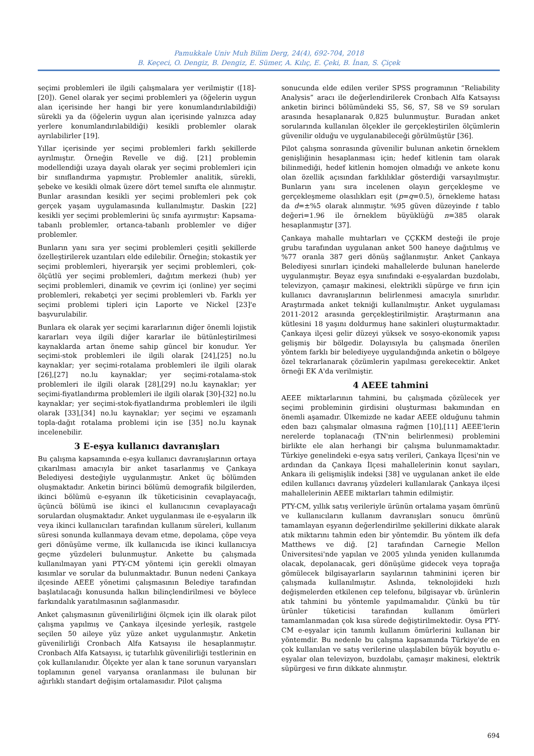Pamukkale Univ Muh Bilim Derg, 24(4), 692-704, 2018
B. Keçeci, O. Dengiz, B. Dengiz, E. Sümer, A. Kılıç, E. Çeki, B. İnan, S. Çiçek
seçimi problemleri ile ilgili çalışmalara yer verilmiştir ([18]-[20]). Genel olarak yer seçimi problemleri ya (öğelerin uygun alan içerisinde her hangi bir yere konumlandırılabildiği) sürekli ya da (öğelerin uygun alan içerisinde yalnızca aday yerlere konumlandırılabildiği) kesikli problemler olarak ayrılabilirler [19].
Yıllar içerisinde yer seçimi problemleri farklı şekillerde ayrılmıştır. Örneğin Revelle ve diğ. [21] problemin modellendiği uzaya dayalı olarak yer seçimi problemleri için bir sınıflandırma yapmıştır. Problemler analitik, sürekli, şebeke ve kesikli olmak üzere dört temel sınıfta ele alınmıştır. Bunlar arasından kesikli yer seçimi problemleri pek çok gerçek yaşam uygulamasında kullanılmıştır. Daskin [22] kesikli yer seçimi problemlerini üç sınıfa ayırmıştır: Kapsama-tabanlı problemler, ortanca-tabanlı problemler ve diğer problemler.
Bunların yanı sıra yer seçimi problemleri çeşitli şekillerde özelleştirilerek uzantıları elde edilebilir. Örneğin; stokastik yer seçimi problemleri, hiyerarşik yer seçimi problemleri, çok-ölçütlü yer seçimi problemleri, dağıtım merkezi (hub) yer seçimi problemleri, dinamik ve çevrim içi (online) yer seçimi problemleri, rekabetçi yer seçimi problemleri vb. Farklı yer seçimi problemi tipleri için Laporte ve Nickel [23]'e başvurulabilir.
Bunlara ek olarak yer seçimi kararlarının diğer önemli lojistik kararları veya ilgili diğer kararlar ile bütünleştirilmesi kaynaklarda artan öneme sahip güncel bir konudur. Yer seçimi-stok problemleri ile ilgili olarak [24],[25] no.lu kaynaklar; yer seçimi-rotalama problemleri ile ilgili olarak [26],[27] no.lu kaynaklar; yer seçimi-rotalama-stok problemleri ile ilgili olarak [28],[29] no.lu kaynaklar; yer seçimi-fiyatlandırma problemleri ile ilgili olarak [30]-[32] no.lu kaynaklar; yer seçimi-stok-fiyatlandırma problemleri ile ilgili olarak [33],[34] no.lu kaynaklar; yer seçimi ve eşzamanlı topla-dağıt rotalama problemi için ise [35] no.lu kaynak incelenebilir.
3 E-eşya kullanıcı davranışları
Bu çalışma kapsamında e-eşya kullanıcı davranışlarının ortaya çıkarılması amacıyla bir anket tasarlanmış ve Çankaya Belediyesi desteğiyle uygulanmıştır. Anket üç bölümden oluşmaktadır. Anketin birinci bölümü demografik bilgilerden, ikinci bölümü e-eşyanın ilk tüketicisinin cevaplayacağı, üçüncü bölümü ise ikinci el kullanıcının cevaplayacağı sorulardan oluşmaktadır. Anket uygulanması ile e-eşyaların ilk veya ikinci kullanıcıları tarafından kullanım süreleri, kullanım süresi sonunda kullanmaya devam etme, depolama, çöpe veya geri dönüşüme verme, ilk kullanıcıda ise ikinci kullanıcıya geçme yüzdeleri bulunmuştur. Ankette bu çalışmada kullanılmayan yani PTY-CM yöntemi için gerekli olmayan kısımlar ve sorular da bulunmaktadır. Bunun nedeni Çankaya ilçesinde AEEE yönetimi çalışmasının Belediye tarafından başlatılacağı konusunda halkın bilinçlendirilmesi ve böylece farkındalık yaratılmasının sağlanmasıdır.
Anket çalışmasının güvenilirliğini ölçmek için ilk olarak pilot çalışma yapılmış ve Çankaya ilçesinde yerleşik, rastgele seçilen 50 aileye yüz yüze anket uygulanmıştır. Anketin güvenilirliği Cronbach Alfa Katsayısı ile hesaplanmıştır. Cronbach Alfa Katsayısı, iç tutarlılık güvenilirliği testlerinin en çok kullanılanıdır. Ölçekte yer alan k tane sorunun varyansları toplamının genel varyansa oranlanması ile bulunan bir ağırlıklı standart değişim ortalamasıdır. Pilot çalışma
sonucunda elde edilen veriler SPSS programının “Reliability Analysis” aracı ile değerlendirilerek Cronbach Alfa Katsayısı anketin birinci bölümündeki S5, S6, S7, S8 ve S9 soruları arasında hesaplanarak 0,825 bulunmuştur. Buradan anket sorularında kullanılan ölçekler ile gerçekleştirilen ölçümlerin güvenilir olduğu ve uygulanabileceği görülmüştür [36].
Pilot çalışma sonrasında güvenilir bulunan anketin örneklem genişliğinin hesaplanması için; hedef kitlenin tam olarak bilinmediği, hedef kitlenin homojen olmadığı ve ankete konu olan özellik açısından farklılıklar gösterdiği varsayılmıştır. Bunların yanı sıra incelenen olayın gerçekleşme ve gerçekleşmeme olasılıkları eşit (p=q=0.5), örnekleme hatası da d=±%5 olarak alınmıştır. %95 güven düzeyinde t tablo değeri=1.96 ile örneklem büyüklüğü n=385 olarak hesaplanmıştır [37].
Çankaya mahalle muhtarları ve ÇÇKKM desteği ile proje grubu tarafından uygulanan anket 500 haneye dağıtılmış ve %77 oranla 387 geri dönüş sağlanmıştır. Anket Çankaya Belediyesi sınırları içindeki mahallelerde bulunan hanelerde uygulanmıştır. Beyaz eşya sınıfındaki e-eşyalardan buzdolabı, televizyon, çamaşır makinesi, elektrikli süpürge ve fırın için kullanıcı davranışlarının belirlenmesi amacıyla sınırlıdır. Araştırmada anket tekniği kullanılmıştır. Anket uygulaması 2011-2012 arasında gerçekleştirilmiştir. Araştırmanın ana kütlesini 18 yaşını doldurmuş hane sakinleri oluşturmaktadır. Çankaya ilçesi gelir düzeyi yüksek ve sosyo-ekonomik yapısı gelişmiş bir bölgedir. Dolayısıyla bu çalışmada önerilen yöntem farklı bir belediyeye uygulandığında anketin o bölgeye özel tekrarlanarak çözümlerin yapılması gerekecektir. Anket örneği EK A'da verilmiştir.
4 AEEE tahmini
AEEE miktarlarının tahmini, bu çalışmada çözülecek yer seçimi probleminin girdisini oluşturması bakımından en önemli aşamadır. Ülkemizde ne kadar AEEE olduğunu tahmin eden bazı çalışmalar olmasına rağmen [10],[11] AEEE'lerin nerelerde toplanacağı (TN'nin belirlenmesi) problemini birlikte ele alan herhangi bir çalışma bulunmamaktadır. Türkiye genelindeki e-eşya satış verileri, Çankaya İlçesi'nin ve ardından da Çankaya İlçesi mahallelerinin konut sayıları, Ankara ili gelişmişlik indeksi [38] ve uygulanan anket ile elde edilen kullanıcı davranış yüzdeleri kullanılarak Çankaya ilçesi mahallelerinin AEEE miktarları tahmin edilmiştir.
PTY-CM, yıllık satış verileriyle ürünün ortalama yaşam ömrünü ve kullanıcıların kullanım davranışları sonucu ömrünü tamamlayan eşyanın değerlendirilme şekillerini dikkate alarak atık miktarını tahmin eden bir yöntemdir. Bu yöntem ilk defa Matthews ve diğ. [2] tarafından Carnegie Mellon Üniversitesi'nde yapılan ve 2005 yılında yeniden kullanımda olacak, depolanacak, geri dönüşüme gidecek veya toprağa gömülecek bilgisayarların sayılarının tahminini içeren bir çalışmada kullanılmıştır. Aslında, teknolojideki hızlı değişmelerden etkilenen cep telefonu, bilgisayar vb. ürünlerin atık tahmini bu yöntemle yapılmamalıdır. Çünkü bu tür ürünler tüketicisi tarafından kullanım ömürleri tamamlanmadan çok kısa sürede değiştirilmektedir. Oysa PTY-CM e-eşyalar için tanımlı kullanım ömürlerini kullanan bir yöntemdir. Bu nedenle bu çalışma kapsamında Türkiye'de en çok kullanılan ve satış verilerine ulaşılabilen büyük boyutlu e-eşyalar olan televizyon, buzdolabı, çamaşır makinesi, elektrik süpürgesi ve fırın dikkate alınmıştır.
694